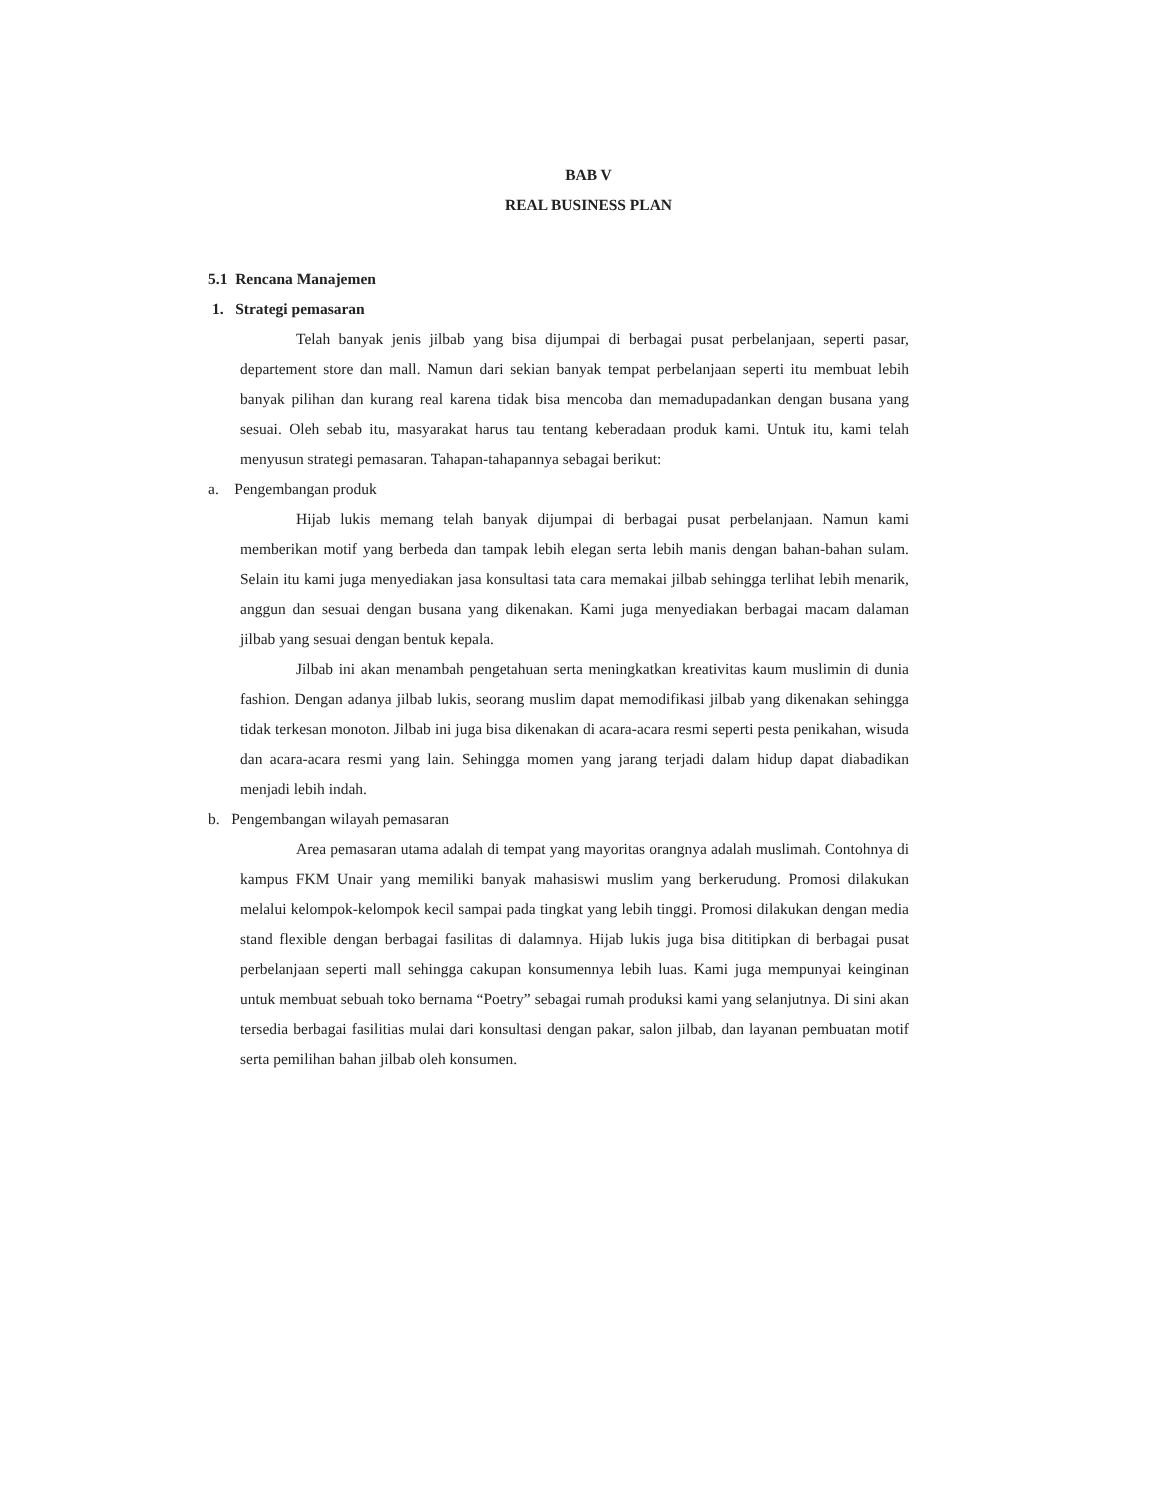BAB V
REAL BUSINESS PLAN
5.1 Rencana Manajemen
1. Strategi pemasaran
Telah banyak jenis jilbab yang bisa dijumpai di berbagai pusat perbelanjaan, seperti pasar, departement store dan mall. Namun dari sekian banyak tempat perbelanjaan seperti itu membuat lebih banyak pilihan dan kurang real karena tidak bisa mencoba dan memadupadankan dengan busana yang sesuai. Oleh sebab itu, masyarakat harus tau tentang keberadaan produk kami. Untuk itu, kami telah menyusun strategi pemasaran. Tahapan-tahapannya sebagai berikut:
a. Pengembangan produk
Hijab lukis memang telah banyak dijumpai di berbagai pusat perbelanjaan. Namun kami memberikan motif yang berbeda dan tampak lebih elegan serta lebih manis dengan bahan-bahan sulam. Selain itu kami juga menyediakan jasa konsultasi tata cara memakai jilbab sehingga terlihat lebih menarik, anggun dan sesuai dengan busana yang dikenakan. Kami juga menyediakan berbagai macam dalaman jilbab yang sesuai dengan bentuk kepala.
Jilbab ini akan menambah pengetahuan serta meningkatkan kreativitas kaum muslimin di dunia fashion. Dengan adanya jilbab lukis, seorang muslim dapat memodifikasi jilbab yang dikenakan sehingga tidak terkesan monoton. Jilbab ini juga bisa dikenakan di acara-acara resmi seperti pesta penikahan, wisuda dan acara-acara resmi yang lain. Sehingga momen yang jarang terjadi dalam hidup dapat diabadikan menjadi lebih indah.
b. Pengembangan wilayah pemasaran
Area pemasaran utama adalah di tempat yang mayoritas orangnya adalah muslimah. Contohnya di kampus FKM Unair yang memiliki banyak mahasiswi muslim yang berkerudung. Promosi dilakukan melalui kelompok-kelompok kecil sampai pada tingkat yang lebih tinggi. Promosi dilakukan dengan media stand flexible dengan berbagai fasilitas di dalamnya. Hijab lukis juga bisa dititipkan di berbagai pusat perbelanjaan seperti mall sehingga cakupan konsumennya lebih luas. Kami juga mempunyai keinginan untuk membuat sebuah toko bernama “Poetry” sebagai rumah produksi kami yang selanjutnya. Di sini akan tersedia berbagai fasilitias mulai dari konsultasi dengan pakar, salon jilbab, dan layanan pembuatan motif serta pemilihan bahan jilbab oleh konsumen.